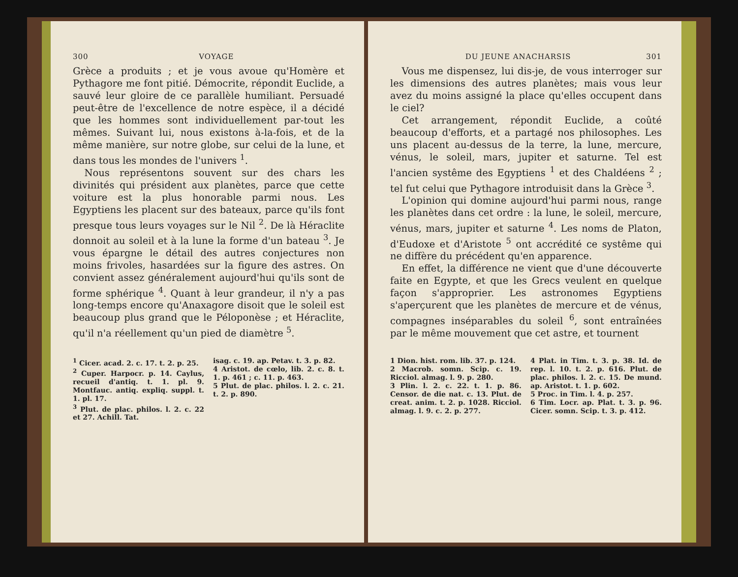300 VOYAGE
Grèce a produits ; et je vous avoue qu'Homère et Pythagore me font pitié. Démocrite, répondit Euclide, a sauvé leur gloire de ce parallèle humiliant. Persuadé peut-être de l'excellence de notre espèce, il a décidé que les hommes sont individuellement par-tout les mêmes. Suivant lui, nous existons à-la-fois, et de la même manière, sur notre globe, sur celui de la lune, et dans tous les mondes de l'univers <sup>1</sup>.
Nous représentons souvent sur des chars les divinités qui président aux planètes, parce que cette voiture est la plus honorable parmi nous. Les Egyptiens les placent sur des bateaux, parce qu'ils font presque tous leurs voyages sur le Nil <sup>2</sup>. De là Héraclite donnoit au soleil et à la lune la forme d'un bateau <sup>3</sup>. Je vous épargne le détail des autres conjectures non moins frivoles, hasardées sur la figure des astres. On convient assez généralement aujourd'hui qu'ils sont de forme sphérique <sup>4</sup>. Quant à leur grandeur, il n'y a pas long-temps encore qu'Anaxagore disoit que le soleil est beaucoup plus grand que le Péloponèse ; et Héraclite, qu'il n'a réellement qu'un pied de diamètre <sup>5</sup>.
<sup>1</sup> Cicer. acad. 2. c. 17. t. 2. p. 25.
<sup>2</sup> Cuper. Harpocr. p. 14. Caylus, recueil d'antiq. t. 1. pl. 9. Montfauc. antiq. expliq. suppl. t. 1. pl. 17.
<sup>3</sup> Plut. de plac. philos. l. 2. c. 22 et 27. Achill. Tat.
isag. c. 19. ap. Petav. t. 3. p. 82.
4 Aristot. de cœlo, lib. 2. c. 8. t. 1. p. 461 ; c. 11. p. 463.
5 Plut. de plac. philos. l. 2. c. 21. t. 2. p. 890.
DU JEUNE ANACHARSIS 301
Vous me dispensez, lui dis-je, de vous interroger sur les dimensions des autres planètes; mais vous leur avez du moins assigné la place qu'elles occupent dans le ciel?
Cet arrangement, répondit Euclide, a coûté beaucoup d'efforts, et a partagé nos philosophes. Les uns placent au-dessus de la terre, la lune, mercure, vénus, le soleil, mars, jupiter et saturne. Tel est l'ancien systême des Egyptiens <sup>1</sup> et des Chaldéens <sup>2</sup> ; tel fut celui que Pythagore introduisit dans la Grèce <sup>3</sup>.
L'opinion qui domine aujourd'hui parmi nous, range les planètes dans cet ordre : la lune, le soleil, mercure, vénus, mars, jupiter et saturne <sup>4</sup>. Les noms de Platon, d'Eudoxe et d'Aristote <sup>5</sup> ont accrédité ce systême qui ne diffère du précédent qu'en apparence.
En effet, la différence ne vient que d'une découverte faite en Egypte, et que les Grecs veulent en quelque façon s'approprier. Les astronomes Egyptiens s'aperçurent que les planètes de mercure et de vénus, compagnes inséparables du soleil <sup>6</sup>, sont entraînées par le même mouvement que cet astre, et tournent
1 Dion. hist. rom. lib. 37. p. 124.
2 Macrob. somn. Scip. c. 19. Ricciol. almag. l. 9. p. 280.
3 Plin. l. 2. c. 22. t. 1. p. 86. Censor. de die nat. c. 13. Plut. de creat. anim. t. 2. p. 1028. Ricciol. almag. l. 9. c. 2. p. 277.
4 Plat. in Tim. t. 3. p. 38. Id. de rep. l. 10. t. 2. p. 616. Plut. de plac. philos. l. 2. c. 15. De mund. ap. Aristot. t. 1. p. 602.
5 Proc. in Tim. l. 4. p. 257.
6 Tim. Locr. ap. Plat. t. 3. p. 96. Cicer. somn. Scip. t. 3. p. 412.